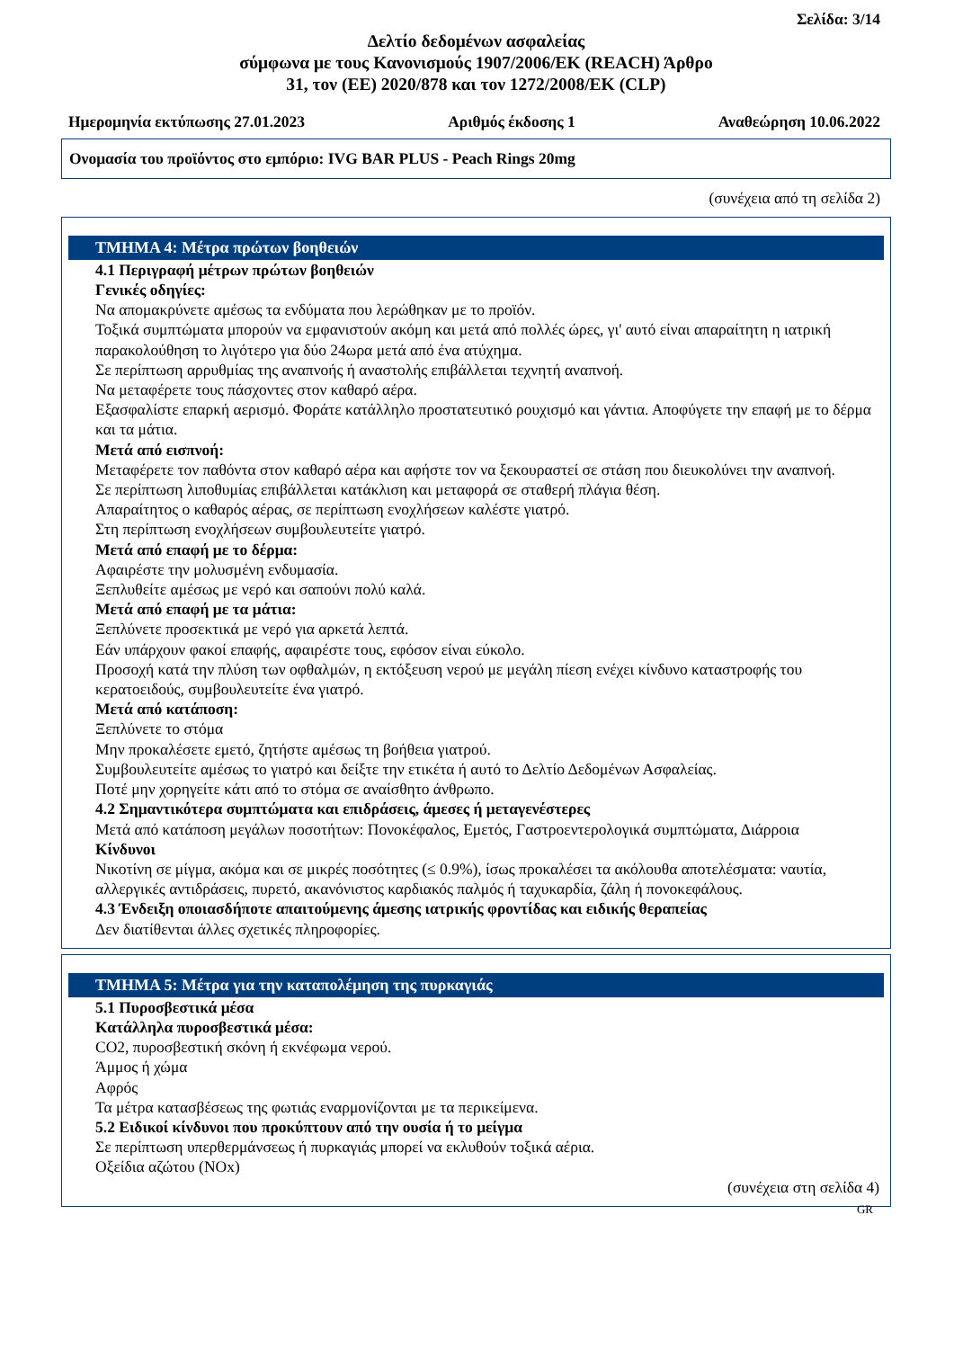Σελίδα: 3/14
Δελτίο δεδομένων ασφαλείας
σύμφωνα με τους Κανονισμούς 1907/2006/ΕΚ (REACH) Άρθρο
31, τον (ΕΕ) 2020/878 και τον 1272/2008/ΕΚ (CLP)
Ημερομηνία εκτύπωσης 27.01.2023 Αριθμός έκδοσης 1 Αναθεώρηση 10.06.2022
Ονομασία του προϊόντος στο εμπόριο: IVG BAR PLUS - Peach Rings 20mg
(συνέχεια από τη σελίδα 2)
ΤΜΗΜΑ 4: Μέτρα πρώτων βοηθειών
4.1 Περιγραφή μέτρων πρώτων βοηθειών
Γενικές οδηγίες:
Να απομακρύνετε αμέσως τα ενδύματα που λερώθηκαν με το προϊόν.
Τοξικά συμπτώματα μπορούν να εμφανιστούν ακόμη και μετά από πολλές ώρες, γι' αυτό είναι απαραίτητη η ιατρική παρακολούθηση το λιγότερο για δύο 24ωρα μετά από ένα ατύχημα.
Σε περίπτωση αρρυθμίας της αναπνοής ή αναστολής επιβάλλεται τεχνητή αναπνοή.
Να μεταφέρετε τους πάσχοντες στον καθαρό αέρα.
Εξασφαλίστε επαρκή αερισμό. Φοράτε κατάλληλο προστατευτικό ρουχισμό και γάντια. Αποφύγετε την επαφή με το δέρμα και τα μάτια.
Μετά από εισπνοή:
Μεταφέρετε τον παθόντα στον καθαρό αέρα και αφήστε τον να ξεκουραστεί σε στάση που διευκολύνει την αναπνοή.
Σε περίπτωση λιποθυμίας επιβάλλεται κατάκλιση και μεταφορά σε σταθερή πλάγια θέση.
Απαραίτητος ο καθαρός αέρας, σε περίπτωση ενοχλήσεων καλέστε γιατρό.
Στη περίπτωση ενοχλήσεων συμβουλευτείτε γιατρό.
Μετά από επαφή με το δέρμα:
Αφαιρέστε την μολυσμένη ενδυμασία.
Ξεπλυθείτε αμέσως με νερό και σαπούνι πολύ καλά.
Μετά από επαφή με τα μάτια:
Ξεπλύνετε προσεκτικά με νερό για αρκετά λεπτά.
Εάν υπάρχουν φακοί επαφής, αφαιρέστε τους, εφόσον είναι εύκολο.
Προσοχή κατά την πλύση των οφθαλμών, η εκτόξευση νερού με μεγάλη πίεση ενέχει κίνδυνο καταστροφής του κερατοειδούς, συμβουλευτείτε ένα γιατρό.
Μετά από κατάποση:
Ξεπλύνετε το στόμα
Μην προκαλέσετε εμετό, ζητήστε αμέσως τη βοήθεια γιατρού.
Συμβουλευτείτε αμέσως το γιατρό και δείξτε την ετικέτα ή αυτό το Δελτίο Δεδομένων Ασφαλείας.
Ποτέ μην χορηγείτε κάτι από το στόμα σε αναίσθητο άνθρωπο.
4.2 Σημαντικότερα συμπτώματα και επιδράσεις, άμεσες ή μεταγενέστερες
Μετά από κατάποση μεγάλων ποσοτήτων: Πονοκέφαλος, Εμετός, Γαστροεντερολογικά συμπτώματα, Διάρροια
Κίνδυνοι
Νικοτίνη σε μίγμα, ακόμα και σε μικρές ποσότητες (≤ 0.9%), ίσως προκαλέσει τα ακόλουθα αποτελέσματα: ναυτία, αλλεργικές αντιδράσεις, πυρετό, ακανόνιστος καρδιακός παλμός ή ταχυκαρδία, ζάλη ή πονοκεφάλους.
4.3 Ένδειξη οποιασδήποτε απαιτούμενης άμεσης ιατρικής φροντίδας και ειδικής θεραπείας
Δεν διατίθενται άλλες σχετικές πληροφορίες.
ΤΜΗΜΑ 5: Μέτρα για την καταπολέμηση της πυρκαγιάς
5.1 Πυροσβεστικά μέσα
Κατάλληλα πυροσβεστικά μέσα:
CO2, πυροσβεστική σκόνη ή εκνέφωμα νερού.
Άμμος ή χώμα
Αφρός
Τα μέτρα κατασβέσεως της φωτιάς εναρμονίζονται με τα περικείμενα.
5.2 Ειδικοί κίνδυνοι που προκύπτουν από την ουσία ή το μείγμα
Σε περίπτωση υπερθερμάνσεως ή πυρκαγιάς μπορεί να εκλυθούν τοξικά αέρια.
Οξείδια αζώτου (NOx)
(συνέχεια στη σελίδα 4)
GR